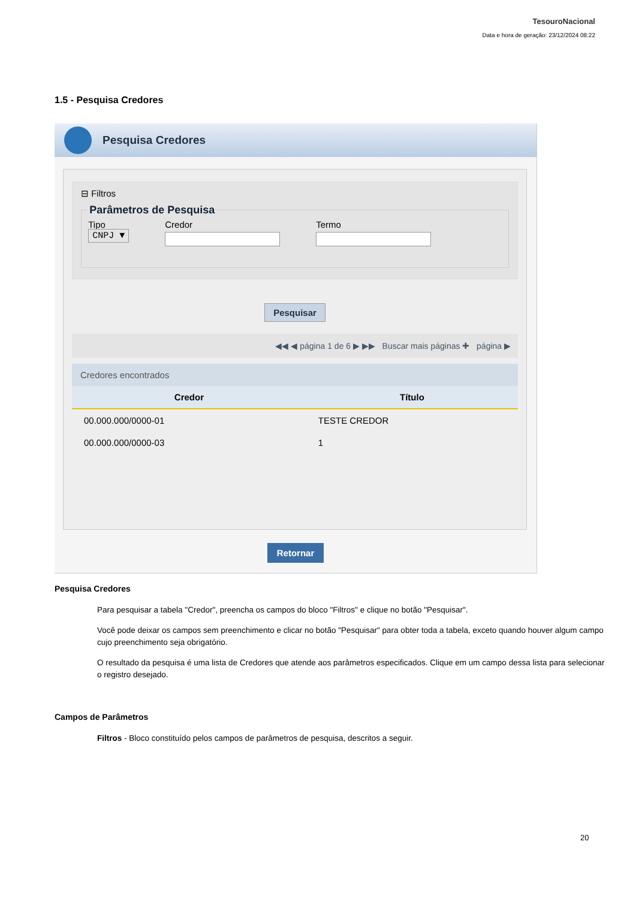TesouroNacional
Data e hora de geração: 23/12/2024 08:22
1.5 - Pesquisa Credores
Pesquisa Credores
⊟ Filtros Parâmetros de Pesquisa
Tipo
CNPJ ▼
Credor Termo
Pesquisar
◀◀ ◀ página 1 de 6 ▶ ▶▶ Buscar mais páginas ✚ página ▶
Credores encontrados
| Credor | Título |
| --- | --- |
| 00.000.000/0000-01 | TESTE CREDOR |
| 00.000.000/0000-03 | 1 |
Retornar
Pesquisa Credores
Para pesquisar a tabela "Credor", preencha os campos do bloco "Filtros" e clique no botão "Pesquisar".
Você pode deixar os campos sem preenchimento e clicar no botão "Pesquisar" para obter toda a tabela, exceto quando houver algum campo cujo preenchimento seja obrigatório.
O resultado da pesquisa é uma lista de Credores que atende aos parâmetros especificados. Clique em um campo dessa lista para selecionar o registro desejado.
Campos de Parâmetros
Filtros - Bloco constituído pelos campos de parâmetros de pesquisa, descritos a seguir.
20